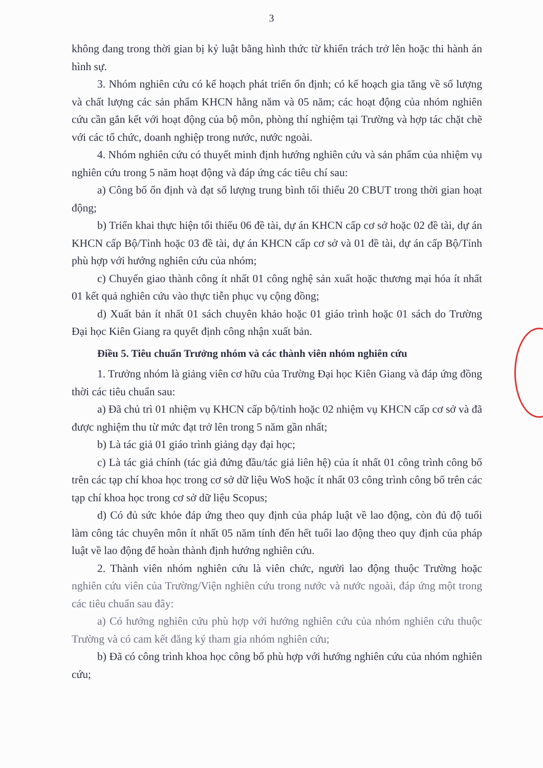3
không đang trong thời gian bị kỷ luật bằng hình thức từ khiển trách trở lên hoặc thi hành án hình sự.
3. Nhóm nghiên cứu có kế hoạch phát triển ổn định; có kế hoạch gia tăng về số lượng và chất lượng các sản phẩm KHCN hằng năm và 05 năm; các hoạt động của nhóm nghiên cứu cần gắn kết với hoạt động của bộ môn, phòng thí nghiệm tại Trường và hợp tác chặt chẽ với các tổ chức, doanh nghiệp trong nước, nước ngoài.
4. Nhóm nghiên cứu có thuyết minh định hướng nghiên cứu và sản phẩm của nhiệm vụ nghiên cứu trong 5 năm hoạt động và đáp ứng các tiêu chí sau:
a) Công bố ổn định và đạt số lượng trung bình tối thiểu 20 CBUT trong thời gian hoạt động;
b) Triển khai thực hiện tối thiểu 06 đề tài, dự án KHCN cấp cơ sở hoặc 02 đề tài, dự án KHCN cấp Bộ/Tỉnh hoặc 03 đề tài, dự án KHCN cấp cơ sở và 01 đề tài, dự án cấp Bộ/Tỉnh phù hợp với hướng nghiên cứu của nhóm;
c) Chuyển giao thành công ít nhất 01 công nghệ sản xuất hoặc thương mại hóa ít nhất 01 kết quả nghiên cứu vào thực tiễn phục vụ cộng đồng;
d) Xuất bản ít nhất 01 sách chuyên khảo hoặc 01 giáo trình hoặc 01 sách do Trường Đại học Kiên Giang ra quyết định công nhận xuất bản.
Điều 5. Tiêu chuẩn Trưởng nhóm và các thành viên nhóm nghiên cứu
1. Trưởng nhóm là giảng viên cơ hữu của Trường Đại học Kiên Giang và đáp ứng đồng thời các tiêu chuẩn sau:
a) Đã chủ trì 01 nhiệm vụ KHCN cấp bộ/tỉnh hoặc 02 nhiệm vụ KHCN cấp cơ sở và đã được nghiệm thu từ mức đạt trở lên trong 5 năm gần nhất;
b) Là tác giả 01 giáo trình giảng dạy đại học;
c) Là tác giả chính (tác giả đứng đầu/tác giả liên hệ) của ít nhất 01 công trình công bố trên các tạp chí khoa học trong cơ sở dữ liệu WoS hoặc ít nhất 03 công trình công bố trên các tạp chí khoa học trong cơ sở dữ liệu Scopus;
d) Có đủ sức khỏe đáp ứng theo quy định của pháp luật về lao động, còn đủ độ tuổi làm công tác chuyên môn ít nhất 05 năm tính đến hết tuổi lao động theo quy định của pháp luật về lao động để hoàn thành định hướng nghiên cứu.
2. Thành viên nhóm nghiên cứu là viên chức, người lao động thuộc Trường hoặc nghiên cứu viên của Trường/Viện nghiên cứu trong nước và nước ngoài, đáp ứng một trong các tiêu chuẩn sau đây:
a) Có hướng nghiên cứu phù hợp với hướng nghiên cứu của nhóm nghiên cứu thuộc Trường và có cam kết đăng ký tham gia nhóm nghiên cứu;
b) Đã có công trình khoa học công bố phù hợp với hướng nghiên cứu của nhóm nghiên cứu;